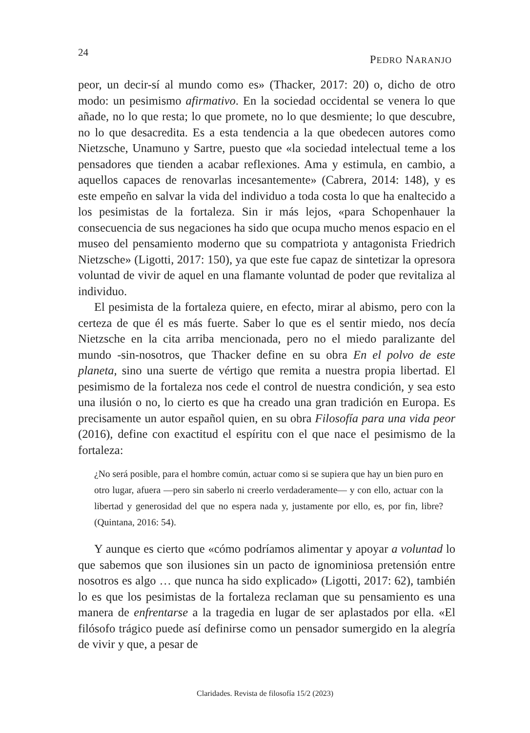24
PEDRO NARANJO
peor, un decir-sí al mundo como es» (Thacker, 2017: 20) o, dicho de otro modo: un pesimismo afirmativo. En la sociedad occidental se venera lo que añade, no lo que resta; lo que promete, no lo que desmiente; lo que descubre, no lo que desacredita. Es a esta tendencia a la que obedecen autores como Nietzsche, Unamuno y Sartre, puesto que «la sociedad intelectual teme a los pensadores que tienden a acabar reflexiones. Ama y estimula, en cambio, a aquellos capaces de renovarlas incesantemente» (Cabrera, 2014: 148), y es este empeño en salvar la vida del individuo a toda costa lo que ha enaltecido a los pesimistas de la fortaleza. Sin ir más lejos, «para Schopenhauer la consecuencia de sus negaciones ha sido que ocupa mucho menos espacio en el museo del pensamiento moderno que su compatriota y antagonista Friedrich Nietzsche» (Ligotti, 2017: 150), ya que este fue capaz de sintetizar la opresora voluntad de vivir de aquel en una flamante voluntad de poder que revitaliza al individuo.
El pesimista de la fortaleza quiere, en efecto, mirar al abismo, pero con la certeza de que él es más fuerte. Saber lo que es el sentir miedo, nos decía Nietzsche en la cita arriba mencionada, pero no el miedo paralizante del mundo -sin-nosotros, que Thacker define en su obra En el polvo de este planeta, sino una suerte de vértigo que remita a nuestra propia libertad. El pesimismo de la fortaleza nos cede el control de nuestra condición, y sea esto una ilusión o no, lo cierto es que ha creado una gran tradición en Europa. Es precisamente un autor español quien, en su obra Filosofía para una vida peor (2016), define con exactitud el espíritu con el que nace el pesimismo de la fortaleza:
¿No será posible, para el hombre común, actuar como si se supiera que hay un bien puro en otro lugar, afuera —pero sin saberlo ni creerlo verdaderamente— y con ello, actuar con la libertad y generosidad del que no espera nada y, justamente por ello, es, por fin, libre? (Quintana, 2016: 54).
Y aunque es cierto que «cómo podríamos alimentar y apoyar a voluntad lo que sabemos que son ilusiones sin un pacto de ignominiosa pretensión entre nosotros es algo … que nunca ha sido explicado» (Ligotti, 2017: 62), también lo es que los pesimistas de la fortaleza reclaman que su pensamiento es una manera de enfrentarse a la tragedia en lugar de ser aplastados por ella. «El filósofo trágico puede así definirse como un pensador sumergido en la alegría de vivir y que, a pesar de
Claridades. Revista de filosofía 15/2 (2023)